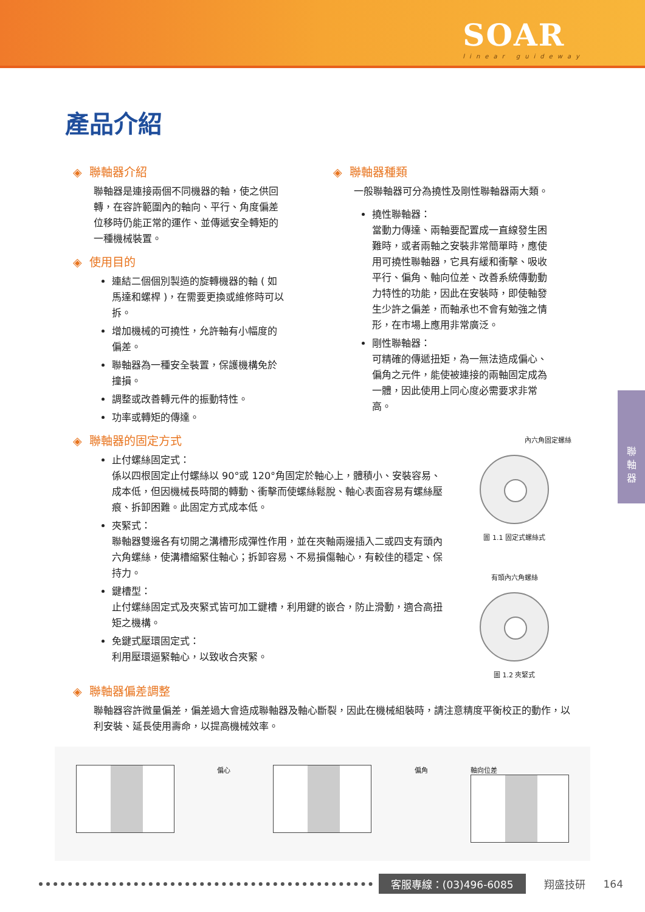SOAR
linear guideway
產品介紹
◈ 聯軸器介紹
聯軸器是連接兩個不同機器的軸，使之供回轉，在容許範圍內的軸向、平行、角度偏差位移時仍能正常的運作、並傳遞安全轉矩的一種機械裝置。
◈ 使用目的
連結二個個別製造的旋轉機器的軸 ( 如馬達和螺桿 )，在需要更換或維修時可以拆。
增加機械的可撓性，允許軸有小幅度的偏差。
聯軸器為一種安全裝置，保護機構免於撞損。
調整或改善轉元件的振動特性。
功率或轉矩的傳達。
◈ 聯軸器種類
一般聯軸器可分為撓性及剛性聯軸器兩大類。
撓性聯軸器：
當動力傳達、兩軸要配置成一直線發生困難時，或者兩軸之安裝非常簡單時，應使用可撓性聯軸器，它具有緩和衝擊、吸收平行、偏角、軸向位差、改善系統傳動動力特性的功能，因此在安裝時，即使軸發生少許之偏差，而軸承也不會有勉強之情形，在市場上應用非常廣泛。
剛性聯軸器：
可精確的傳遞扭矩，為一無法造成偏心、偏角之元件，能使被連接的兩軸固定成為一體，因此使用上同心度必需要求非常高。
◈ 聯軸器的固定方式
止付螺絲固定式：
係以四根固定止付螺絲以 90°或 120°角固定於軸心上，體積小、安裝容易、成本低，但因機械長時間的轉動、衝擊而使螺絲鬆脫、軸心表面容易有螺絲壓痕、拆卸困難。此固定方式成本低。
夾緊式：
聯軸器雙邊各有切開之溝槽形成彈性作用，並在夾軸兩邊插入二或四支有頭內六角螺絲，使溝槽縮緊住軸心；拆卸容易、不易損傷軸心，有較佳的穩定、保持力。
鍵槽型：
止付螺絲固定式及夾緊式皆可加工鍵槽，利用鍵的嵌合，防止滑動，適合高扭矩之機構。
免鍵式壓環固定式：
利用壓環逼緊軸心，以致收合夾緊。
內六角固定螺絲
圖 1.1 固定式螺絲式
有頭內六角螺絲
圖 1.2 夾緊式
◈ 聯軸器偏差調整
聯軸器容許微量偏差，偏差過大會造成聯軸器及軸心斷裂，因此在機械組裝時，請注意精度平衡校正的動作，以利安裝、延長使用壽命，以提高機械效率。
偏心 偏角 軸向位差
聯
軸
器
客服專線：(03)496-6085 翔盛技研 164